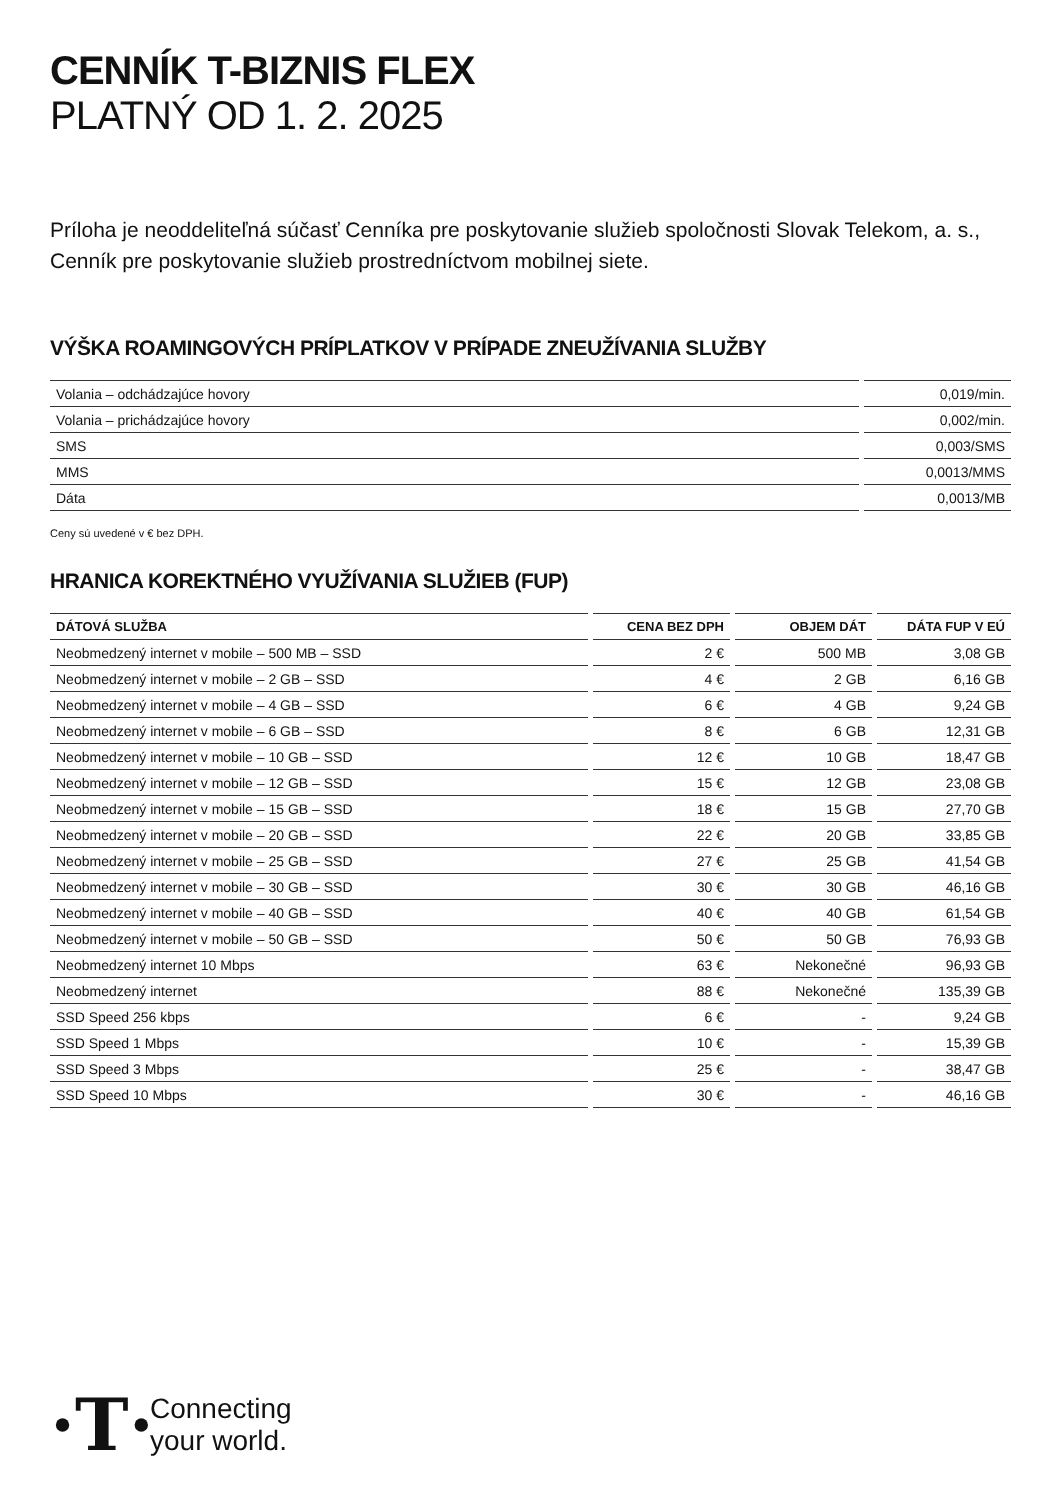CENNÍK T-BIZNIS FLEX
PLATNÝ OD 1. 2. 2025
Príloha je neoddeliteľná súčasť Cenníka pre poskytovanie služieb spoločnosti Slovak Telekom, a. s.,
Cenník pre poskytovanie služieb prostredníctvom mobilnej siete.
VÝŠKA ROAMINGOVÝCH PRÍPLATKOV V PRÍPADE ZNEUŽÍVANIA SLUŽBY
| Volania – odchádzajúce hovory | 0,019/min. |
| Volania – prichádzajúce hovory | 0,002/min. |
| SMS | 0,003/SMS |
| MMS | 0,0013/MMS |
| Dáta | 0,0013/MB |
Ceny sú uvedené v € bez DPH.
HRANICA KOREKTNÉHO VYUŽÍVANIA SLUŽIEB (FUP)
| DÁTOVÁ SLUŽBA | CENA BEZ DPH | OBJEM DÁT | DÁTA FUP V EÚ |
| --- | --- | --- | --- |
| Neobmedzený internet v mobile – 500 MB – SSD | 2 € | 500 MB | 3,08 GB |
| Neobmedzený internet v mobile – 2 GB – SSD | 4 € | 2 GB | 6,16 GB |
| Neobmedzený internet v mobile – 4 GB – SSD | 6 € | 4 GB | 9,24 GB |
| Neobmedzený internet v mobile – 6 GB – SSD | 8 € | 6 GB | 12,31 GB |
| Neobmedzený internet v mobile – 10 GB – SSD | 12 € | 10 GB | 18,47 GB |
| Neobmedzený internet v mobile – 12 GB – SSD | 15 € | 12 GB | 23,08 GB |
| Neobmedzený internet v mobile – 15 GB – SSD | 18 € | 15 GB | 27,70 GB |
| Neobmedzený internet v mobile – 20 GB – SSD | 22 € | 20 GB | 33,85 GB |
| Neobmedzený internet v mobile – 25 GB – SSD | 27 € | 25 GB | 41,54 GB |
| Neobmedzený internet v mobile – 30 GB – SSD | 30 € | 30 GB | 46,16 GB |
| Neobmedzený internet v mobile – 40 GB – SSD | 40 € | 40 GB | 61,54 GB |
| Neobmedzený internet v mobile – 50 GB – SSD | 50 € | 50 GB | 76,93 GB |
| Neobmedzený internet 10 Mbps | 63 € | Nekonečné | 96,93 GB |
| Neobmedzený internet | 88 € | Nekonečné | 135,39 GB |
| SSD Speed 256 kbps | 6 € | - | 9,24 GB |
| SSD Speed 1 Mbps | 10 € | - | 15,39 GB |
| SSD Speed 3 Mbps | 25 € | - | 38,47 GB |
| SSD Speed 10 Mbps | 30 € | - | 46,16 GB |
·T·
Connecting
your world.